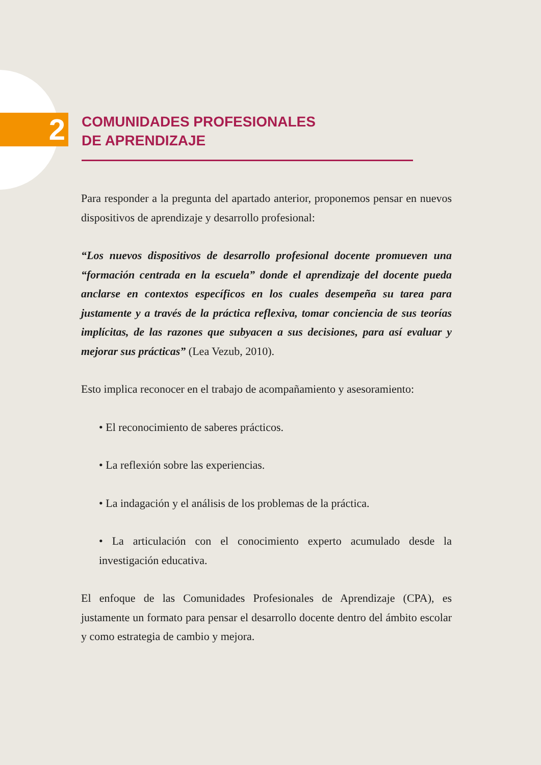2
COMUNIDADES PROFESIONALES
DE APRENDIZAJE
Para responder a la pregunta del apartado anterior, proponemos pensar en nuevos dispositivos de aprendizaje y desarrollo profesional:
“Los nuevos dispositivos de desarrollo profesional docente promueven una “formación centrada en la escuela” donde el aprendizaje del docente pueda anclarse en contextos específicos en los cuales desempeña su tarea para justamente y a través de la práctica reflexiva, tomar conciencia de sus teorías implícitas, de las razones que subyacen a sus decisiones, para así evaluar y mejorar sus prácticas” (Lea Vezub, 2010).
Esto implica reconocer en el trabajo de acompañamiento y asesoramiento:
• El reconocimiento de saberes prácticos.
• La reflexión sobre las experiencias.
• La indagación y el análisis de los problemas de la práctica.
• La articulación con el conocimiento experto acumulado desde la investigación educativa.
El enfoque de las Comunidades Profesionales de Aprendizaje (CPA), es justamente un formato para pensar el desarrollo docente dentro del ámbito escolar y como estrategia de cambio y mejora.